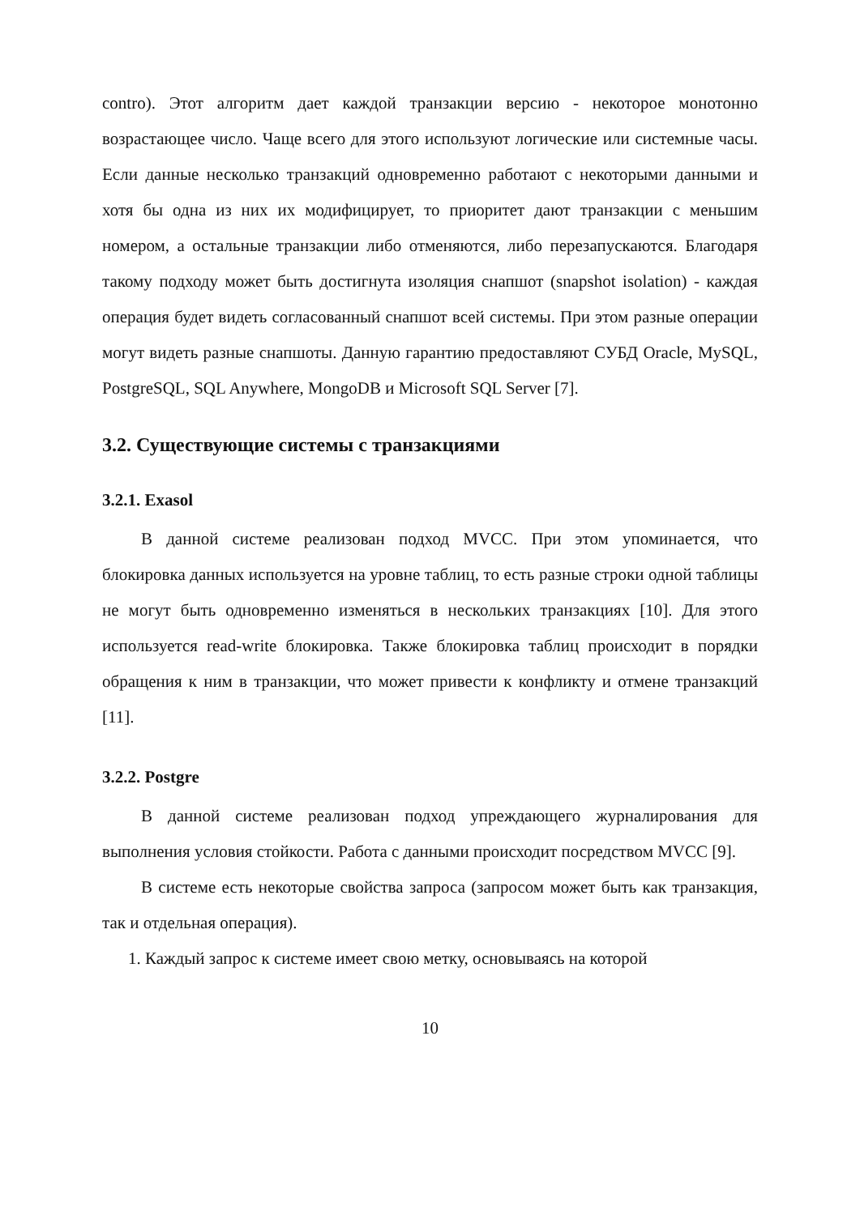contro). Этот алгоритм дает каждой транзакции версию - некоторое монотонно возрастающее число. Чаще всего для этого используют логические или системные часы. Если данные несколько транзакций одновременно работают с некоторыми данными и хотя бы одна из них их модифицирует, то приоритет дают транзакции с меньшим номером, а остальные транзакции либо отменяются, либо перезапускаются. Благодаря такому подходу может быть достигнута изоляция снапшот (snapshot isolation) - каждая операция будет видеть согласованный снапшот всей системы. При этом разные операции могут видеть разные снапшоты. Данную гарантию предоставляют СУБД Oracle, MySQL, PostgreSQL, SQL Anywhere, MongoDB и Microsoft SQL Server [7].
3.2. Существующие системы с транзакциями
3.2.1. Exasol
В данной системе реализован подход MVCC. При этом упоминается, что блокировка данных используется на уровне таблиц, то есть разные строки одной таблицы не могут быть одновременно изменяться в нескольких транзакциях [10]. Для этого используется read-write блокировка. Также блокировка таблиц происходит в порядки обращения к ним в транзакции, что может привести к конфликту и отмене транзакций [11].
3.2.2. Postgre
В данной системе реализован подход упреждающего журналирования для выполнения условия стойкости. Работа с данными происходит посредством MVCC [9].
В системе есть некоторые свойства запроса (запросом может быть как транзакция, так и отдельная операция).
1. Каждый запрос к системе имеет свою метку, основываясь на которой
10